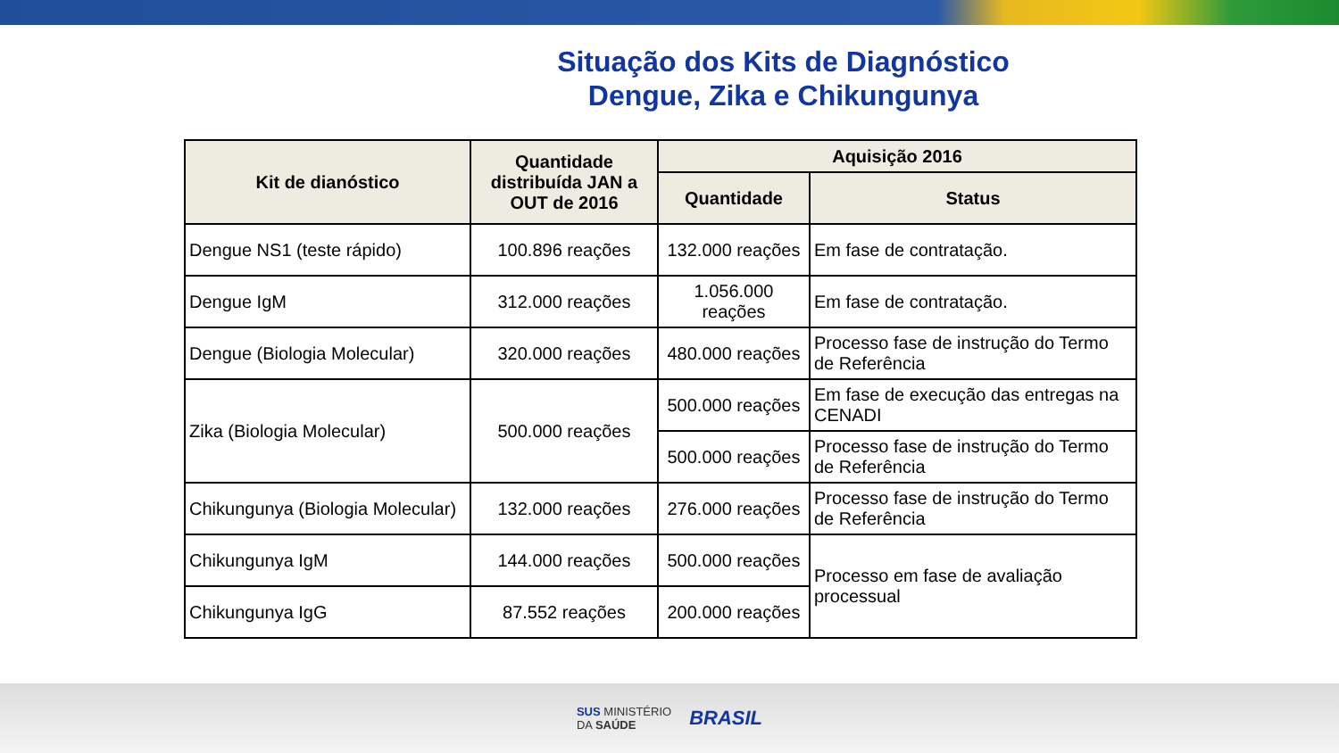Situação dos Kits de Diagnóstico
Dengue, Zika e Chikungunya
| Kit de dianóstico | Quantidade distribuída JAN a OUT de 2016 | Aquisição 2016 | |
| --- | --- | --- | --- |
| | | Quantidade | Status |
| Dengue NS1 (teste rápido) | 100.896 reações | 132.000 reações | Em fase de contratação. |
| Dengue IgM | 312.000 reações | 1.056.000 reações | Em fase de contratação. |
| Dengue (Biologia Molecular) | 320.000 reações | 480.000 reações | Processo fase de instrução do Termo de Referência |
| Zika (Biologia Molecular) | 500.000 reações | 500.000 reações | Em fase de execução das entregas na CENADI |
| | | 500.000 reações | Processo fase de instrução do Termo de Referência |
| Chikungunya (Biologia Molecular) | 132.000 reações | 276.000 reações | Processo fase de instrução do Termo de Referência |
| Chikungunya IgM | 144.000 reações | 500.000 reações | Processo em fase de avaliação processual |
| Chikungunya IgG | 87.552 reações | 200.000 reações | |
SUS MINISTÉRIO
DA SAÚDE BRASIL